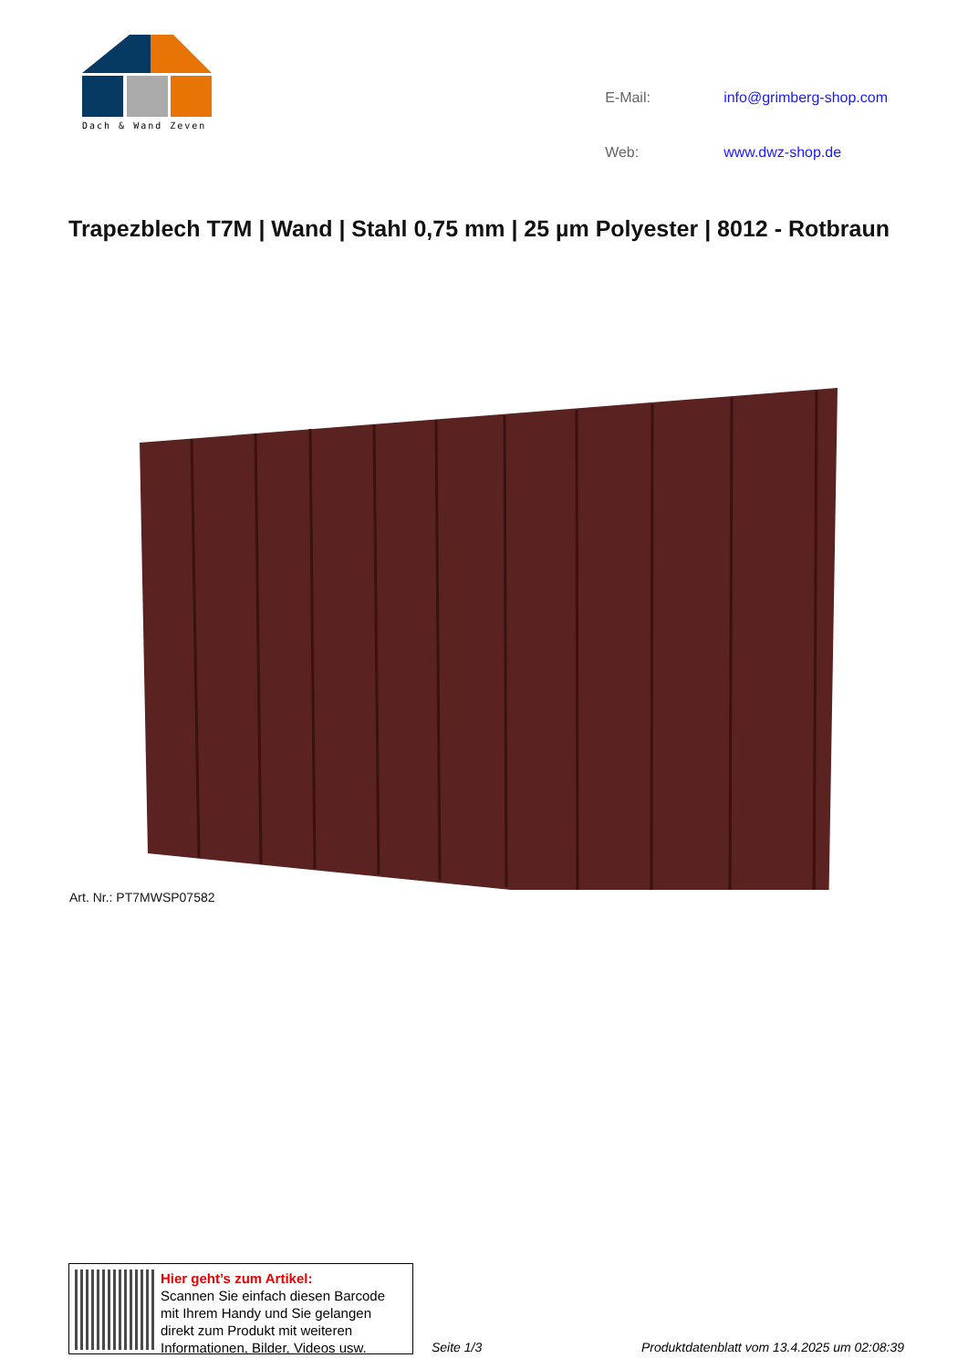Dach & Wand Zeven
| E-Mail: | info@grimberg-shop.com |
| Web: | www.dwz-shop.de |
Trapezblech T7M | Wand | Stahl 0,75 mm | 25 µm Polyester | 8012 - Rotbraun
Art. Nr.: PT7MWSP07582
Hier geht’s zum Artikel:
Scannen Sie einfach diesen Barcode mit Ihrem Handy und Sie gelangen direkt zum Produkt mit weiteren Informationen, Bilder, Videos usw.
Seite 1/3 Produktdatenblatt vom 13.4.2025 um 02:08:39